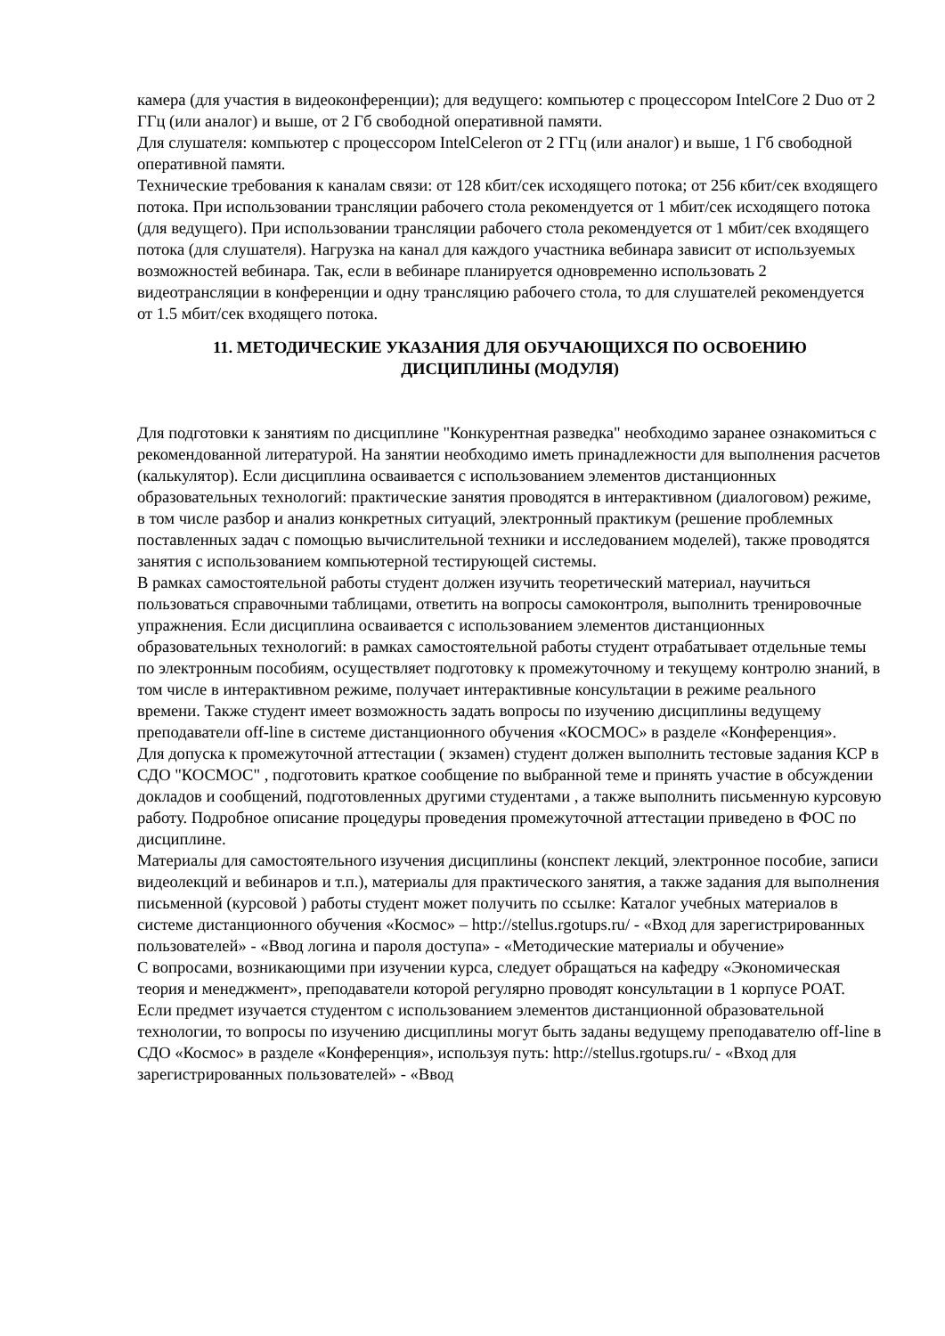камера (для участия в видеоконференции); для ведущего: компьютер с процессором IntelCore 2 Duo от 2 ГГц (или аналог) и выше, от 2 Гб свободной оперативной памяти.
Для слушателя: компьютер с процессором IntelCeleron от 2 ГГц (или аналог) и выше, 1 Гб свободной оперативной памяти.
Технические требования к каналам связи: от 128 кбит/сек исходящего потока; от 256 кбит/сек входящего потока. При использовании трансляции рабочего стола рекомендуется от 1 мбит/сек исходящего потока (для ведущего). При использовании трансляции рабочего стола рекомендуется от 1 мбит/сек входящего потока (для слушателя). Нагрузка на канал для каждого участника вебинара зависит от используемых возможностей вебинара. Так, если в вебинаре планируется одновременно использовать 2 видеотрансляции в конференции и одну трансляцию рабочего стола, то для слушателей рекомендуется от 1.5 мбит/сек входящего потока.
11. МЕТОДИЧЕСКИЕ УКАЗАНИЯ ДЛЯ ОБУЧАЮЩИХСЯ ПО ОСВОЕНИЮ
ДИСЦИПЛИНЫ (МОДУЛЯ)
Для подготовки к занятиям по дисциплине "Конкурентная разведка" необходимо заранее ознакомиться с рекомендованной литературой. На занятии необходимо иметь принадлежности для выполнения расчетов (калькулятор). Если дисциплина осваивается с использованием элементов дистанционных образовательных технологий: практические занятия проводятся в интерактивном (диалоговом) режиме, в том числе разбор и анализ конкретных ситуаций, электронный практикум (решение проблемных поставленных задач с помощью вычислительной техники и исследованием моделей), также проводятся занятия с использованием компьютерной тестирующей системы.
В рамках самостоятельной работы студент должен изучить теоретический материал, научиться пользоваться справочными таблицами, ответить на вопросы самоконтроля, выполнить тренировочные упражнения. Если дисциплина осваивается с использованием элементов дистанционных образовательных технологий: в рамках самостоятельной работы студент отрабатывает отдельные темы по электронным пособиям, осуществляет подготовку к промежуточному и текущему контролю знаний, в том числе в интерактивном режиме, получает интерактивные консультации в режиме реального времени. Также студент имеет возможность задать вопросы по изучению дисциплины ведущему преподаватели off-line в системе дистанционного обучения «КОСМОС» в разделе «Конференция».
Для допуска к промежуточной аттестации ( экзамен) студент должен выполнить тестовые задания КСР в СДО "КОСМОС" , подготовить краткое сообщение по выбранной теме и принять участие в обсуждении докладов и сообщений, подготовленных другими студентами , а также выполнить письменную курсовую работу. Подробное описание процедуры проведения промежуточной аттестации приведено в ФОС по дисциплине.
Материалы для самостоятельного изучения дисциплины (конспект лекций, электронное пособие, записи видеолекций и вебинаров и т.п.), материалы для практического занятия, а также задания для выполнения письменной (курсовой ) работы студент может получить по ссылке: Каталог учебных материалов в системе дистанционного обучения «Космос» – http://stellus.rgotups.ru/ - «Вход для зарегистрированных пользователей» - «Ввод логина и пароля доступа» - «Методические материалы и обучение»
С вопросами, возникающими при изучении курса, следует обращаться на кафедру «Экономическая теория и менеджмент», преподаватели которой регулярно проводят консультации в 1 корпусе РОАТ.
Если предмет изучается студентом с использованием элементов дистанционной образовательной технологии, то вопросы по изучению дисциплины могут быть заданы ведущему преподавателю off-line в СДО «Космос» в разделе «Конференция», используя путь: http://stellus.rgotups.ru/ - «Вход для зарегистрированных пользователей» - «Ввод